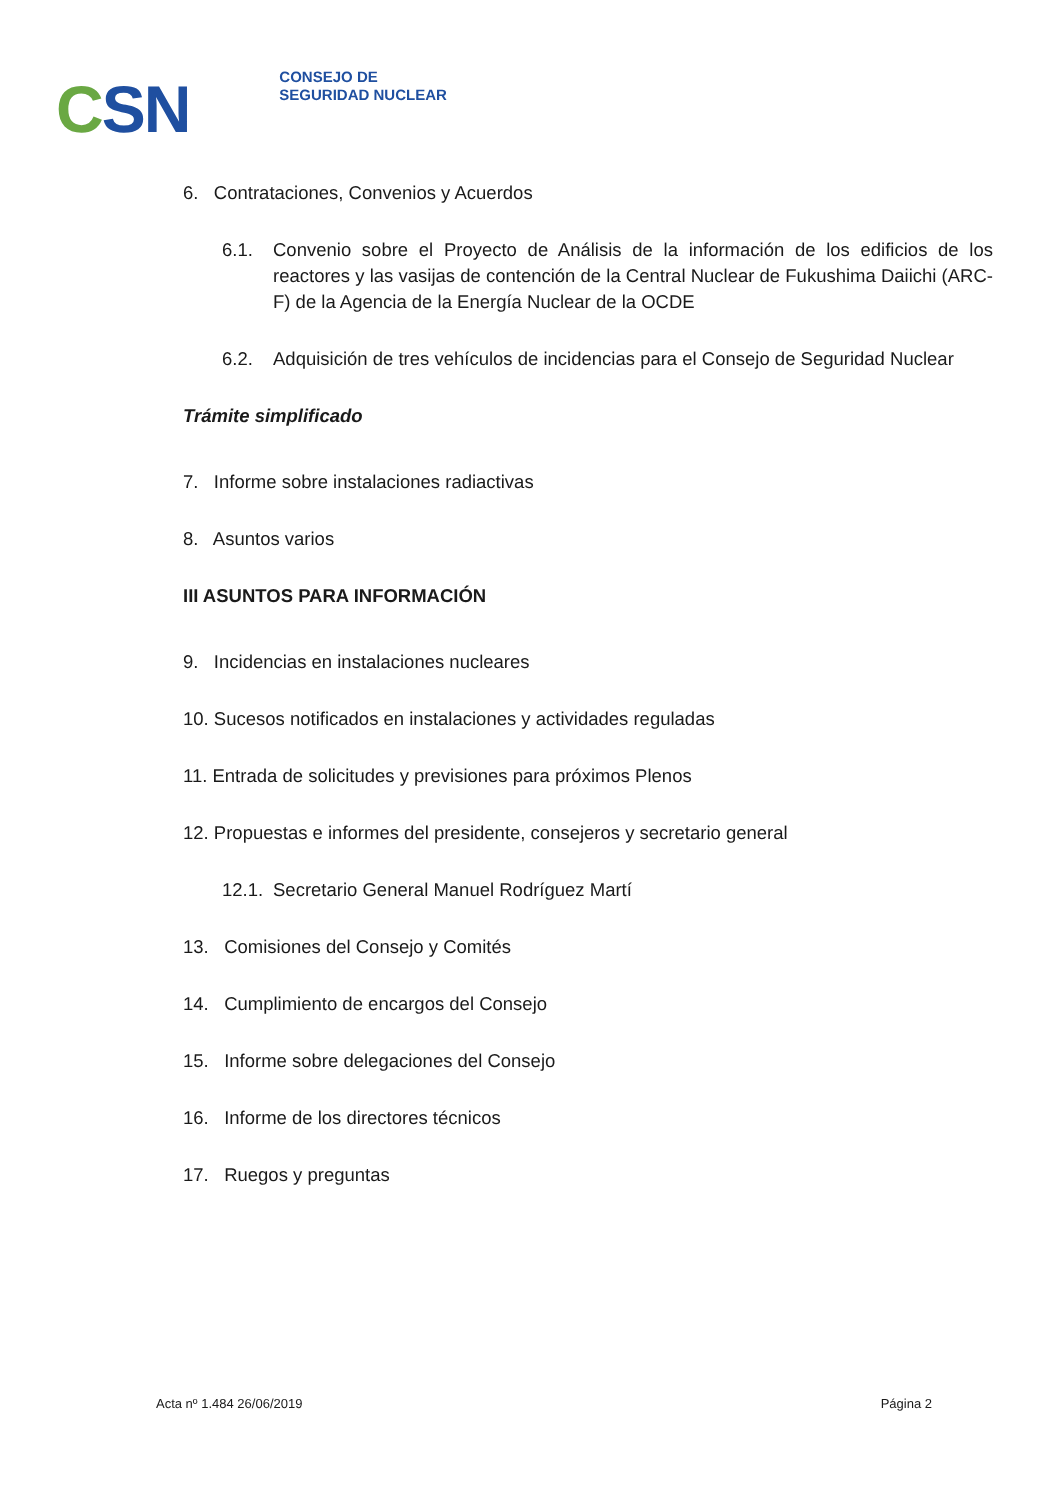CSN
CONSEJO DE
SEGURIDAD NUCLEAR
6. Contrataciones, Convenios y Acuerdos
6.1. Convenio sobre el Proyecto de Análisis de la información de los edificios de los reactores y las vasijas de contención de la Central Nuclear de Fukushima Daiichi (ARC-F) de la Agencia de la Energía Nuclear de la OCDE
6.2. Adquisición de tres vehículos de incidencias para el Consejo de Seguridad Nuclear
Trámite simplificado
7. Informe sobre instalaciones radiactivas
8. Asuntos varios
III ASUNTOS PARA INFORMACIÓN
9. Incidencias en instalaciones nucleares
10. Sucesos notificados en instalaciones y actividades reguladas
11. Entrada de solicitudes y previsiones para próximos Plenos
12. Propuestas e informes del presidente, consejeros y secretario general
12.1. Secretario General Manuel Rodríguez Martí
13. Comisiones del Consejo y Comités
14. Cumplimiento de encargos del Consejo
15. Informe sobre delegaciones del Consejo
16. Informe de los directores técnicos
17. Ruegos y preguntas
Acta nº 1.484 26/06/2019 Página 2